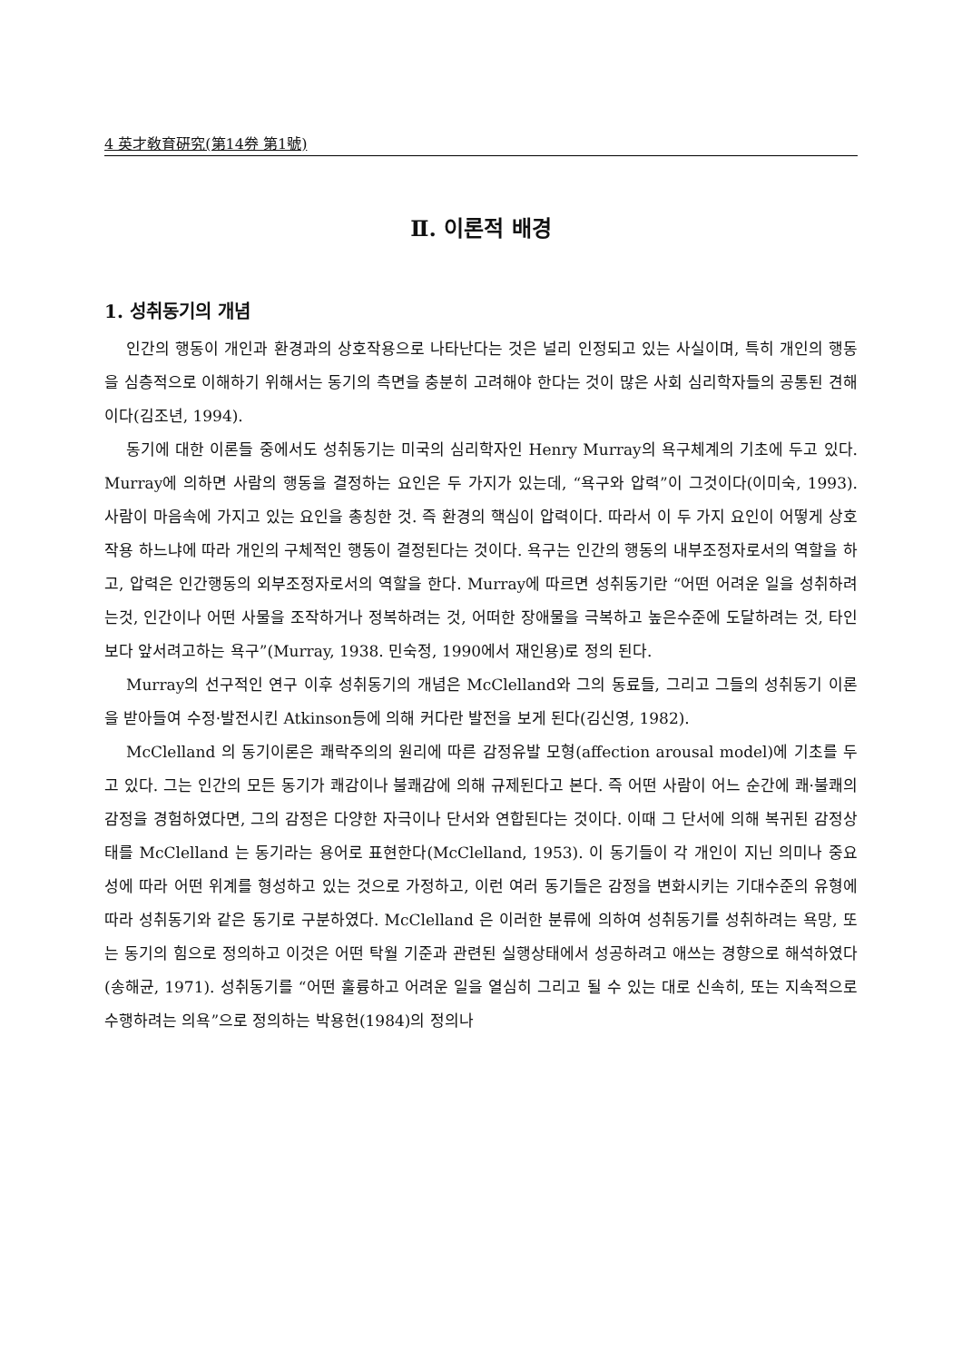4 英才敎育硏究(第14券 第1號)
Ⅱ. 이론적 배경
1. 성취동기의 개념
인간의 행동이 개인과 환경과의 상호작용으로 나타난다는 것은 널리 인정되고 있는 사실이며, 특히 개인의 행동을 심층적으로 이해하기 위해서는 동기의 측면을 충분히 고려해야 한다는 것이 많은 사회 심리학자들의 공통된 견해이다(김조년, 1994).
동기에 대한 이론들 중에서도 성취동기는 미국의 심리학자인 Henry Murray의 욕구체계의 기초에 두고 있다. Murray에 의하면 사람의 행동을 결정하는 요인은 두 가지가 있는데, “욕구와 압력”이 그것이다(이미숙, 1993). 사람이 마음속에 가지고 있는 요인을 총칭한 것. 즉 환경의 핵심이 압력이다. 따라서 이 두 가지 요인이 어떻게 상호작용 하느냐에 따라 개인의 구체적인 행동이 결정된다는 것이다. 욕구는 인간의 행동의 내부조정자로서의 역할을 하고, 압력은 인간행동의 외부조정자로서의 역할을 한다. Murray에 따르면 성취동기란 “어떤 어려운 일을 성취하려는것, 인간이나 어떤 사물을 조작하거나 정복하려는 것, 어떠한 장애물을 극복하고 높은수준에 도달하려는 것, 타인보다 앞서려고하는 욕구”(Murray, 1938. 민숙정, 1990에서 재인용)로 정의 된다.
Murray의 선구적인 연구 이후 성취동기의 개념은 McClelland와 그의 동료들, 그리고 그들의 성취동기 이론을 받아들여 수정·발전시킨 Atkinson등에 의해 커다란 발전을 보게 된다(김신영, 1982).
McClelland 의 동기이론은 쾌락주의의 원리에 따른 감정유발 모형(affection arousal model)에 기초를 두고 있다. 그는 인간의 모든 동기가 쾌감이나 불쾌감에 의해 규제된다고 본다. 즉 어떤 사람이 어느 순간에 쾌·불쾌의 감정을 경험하였다면, 그의 감정은 다양한 자극이나 단서와 연합된다는 것이다. 이때 그 단서에 의해 복귀된 감정상태를 McClelland 는 동기라는 용어로 표현한다(McClelland, 1953). 이 동기들이 각 개인이 지닌 의미나 중요성에 따라 어떤 위계를 형성하고 있는 것으로 가정하고, 이런 여러 동기들은 감정을 변화시키는 기대수준의 유형에 따라 성취동기와 같은 동기로 구분하였다. McClelland 은 이러한 분류에 의하여 성취동기를 성취하려는 욕망, 또는 동기의 힘으로 정의하고 이것은 어떤 탁월 기준과 관련된 실행상태에서 성공하려고 애쓰는 경향으로 해석하였다(송해균, 1971). 성취동기를 “어떤 훌륭하고 어려운 일을 열심히 그리고 될 수 있는 대로 신속히, 또는 지속적으로 수행하려는 의욕”으로 정의하는 박용헌(1984)의 정의나